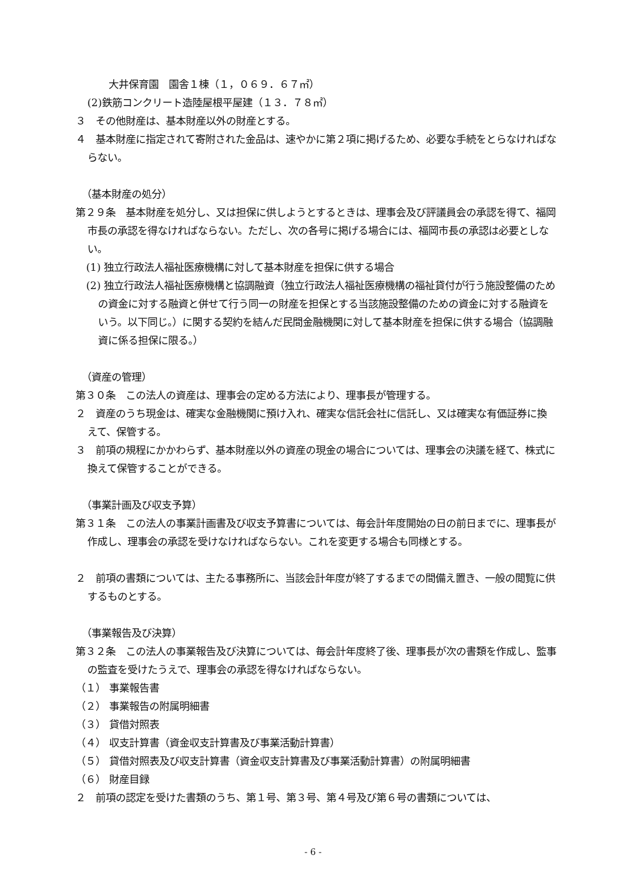大井保育園　園舎１棟（１，０６９．６７㎡）
(2)鉄筋コンクリート造陸屋根平屋建（１３．７８㎡）
３　その他財産は、基本財産以外の財産とする。
４　基本財産に指定されて寄附された金品は、速やかに第２項に掲げるため、必要な手続をとらなければならない。
（基本財産の処分）
第２９条　基本財産を処分し、又は担保に供しようとするときは、理事会及び評議員会の承認を得て、福岡市長の承認を得なければならない。ただし、次の各号に掲げる場合には、福岡市長の承認は必要としない。
(1) 独立行政法人福祉医療機構に対して基本財産を担保に供する場合
(2) 独立行政法人福祉医療機構と協調融資（独立行政法人福祉医療機構の福祉貸付が行う施設整備のための資金に対する融資と併せて行う同一の財産を担保とする当該施設整備のための資金に対する融資をいう。以下同じ。）に関する契約を結んだ民間金融機関に対して基本財産を担保に供する場合（協調融資に係る担保に限る。）
（資産の管理）
第３０条　この法人の資産は、理事会の定める方法により、理事長が管理する。
２　資産のうち現金は、確実な金融機関に預け入れ、確実な信託会社に信託し、又は確実な有価証券に換えて、保管する。
３　前項の規程にかかわらず、基本財産以外の資産の現金の場合については、理事会の決議を経て、株式に換えて保管することができる。
（事業計画及び収支予算）
第３１条　この法人の事業計画書及び収支予算書については、毎会計年度開始の日の前日までに、理事長が作成し、理事会の承認を受けなければならない。これを変更する場合も同様とする。
２　前項の書類については、主たる事務所に、当該会計年度が終了するまでの間備え置き、一般の閲覧に供するものとする。
（事業報告及び決算）
第３２条　この法人の事業報告及び決算については、毎会計年度終了後、理事長が次の書類を作成し、監事の監査を受けたうえで、理事会の承認を得なければならない。
（１） 事業報告書
（２） 事業報告の附属明細書
（３） 貸借対照表
（４） 収支計算書（資金収支計算書及び事業活動計算書）
（５） 貸借対照表及び収支計算書（資金収支計算書及び事業活動計算書）の附属明細書
（６） 財産目録
２　前項の認定を受けた書類のうち、第１号、第３号、第４号及び第６号の書類については、
- 6 -